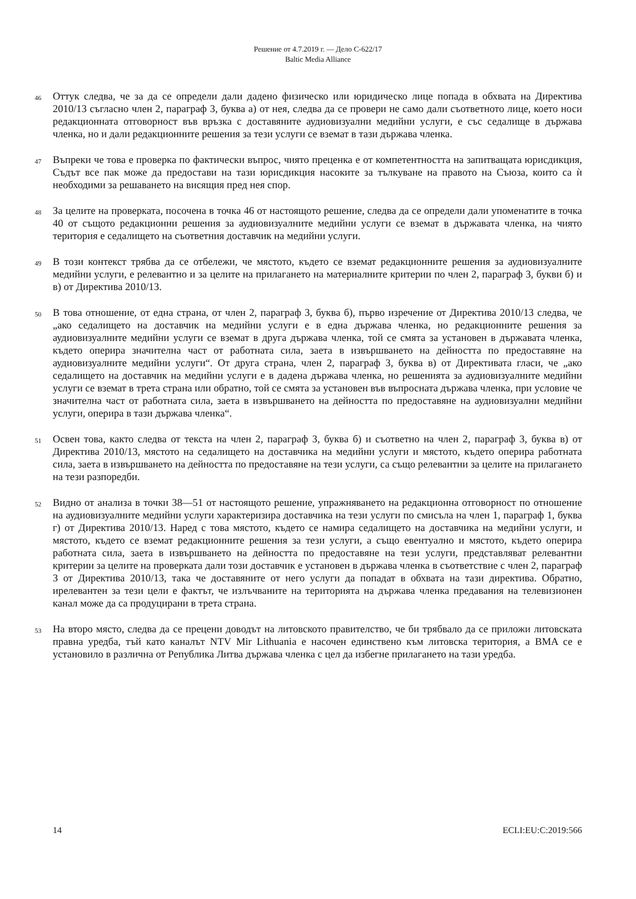Решение от 4.7.2019 г. — Дело C-622/17
Baltic Media Alliance
46
Оттук следва, че за да се определи дали дадено физическо или юридическо лице попада в обхвата на Директива 2010/13 съгласно член 2, параграф 3, буква а) от нея, следва да се провери не само дали съответното лице, което носи редакционната отговорност във връзка с доставяните аудиовизуални медийни услуги, е със седалище в държава членка, но и дали редакционните решения за тези услуги се вземат в тази държава членка.
47
Въпреки че това е проверка по фактически въпрос, чиято преценка е от компетентността на запитващата юрисдикция, Съдът все пак може да предостави на тази юрисдикция насоките за тълкуване на правото на Съюза, които са ѝ необходими за решаването на висящия пред нея спор.
48
За целите на проверката, посочена в точка 46 от настоящото решение, следва да се определи дали упоменатите в точка 40 от същото редакционни решения за аудиовизуалните медийни услуги се вземат в държавата членка, на чиято територия е седалището на съответния доставчик на медийни услуги.
49
В този контекст трябва да се отбележи, че мястото, където се вземат редакционните решения за аудиовизуалните медийни услуги, е релевантно и за целите на прилагането на материалните критерии по член 2, параграф 3, букви б) и в) от Директива 2010/13.
50
В това отношение, от една страна, от член 2, параграф 3, буква б), първо изречение от Директива 2010/13 следва, че „ако седалището на доставчик на медийни услуги е в една държава членка, но редакционните решения за аудиовизуалните медийни услуги се вземат в друга държава членка, той се смята за установен в държавата членка, където оперира значителна част от работната сила, заета в извършването на дейността по предоставяне на аудиовизуалните медийни услуги“. От друга страна, член 2, параграф 3, буква в) от Директивата гласи, че „ако седалището на доставчик на медийни услуги е в дадена държава членка, но решенията за аудиовизуалните медийни услуги се вземат в трета страна или обратно, той се смята за установен във въпросната държава членка, при условие че значителна част от работната сила, заета в извършването на дейността по предоставяне на аудиовизуални медийни услуги, оперира в тази държава членка“.
51
Освен това, както следва от текста на член 2, параграф 3, буква б) и съответно на член 2, параграф 3, буква в) от Директива 2010/13, мястото на седалището на доставчика на медийни услуги и мястото, където оперира работната сила, заета в извършването на дейността по предоставяне на тези услуги, са също релевантни за целите на прилагането на тези разпоредби.
52
Видно от анализа в точки 38—51 от настоящото решение, упражняването на редакционна отговорност по отношение на аудиовизуалните медийни услуги характеризира доставчика на тези услуги по смисъла на член 1, параграф 1, буква г) от Директива 2010/13. Наред с това мястото, където се намира седалището на доставчика на медийни услуги, и мястото, където се вземат редакционните решения за тези услуги, а също евентуално и мястото, където оперира работната сила, заета в извършването на дейността по предоставяне на тези услуги, представляват релевантни критерии за целите на проверката дали този доставчик е установен в държава членка в съответствие с член 2, параграф 3 от Директива 2010/13, така че доставяните от него услуги да попадат в обхвата на тази директива. Обратно, ирелевантен за тези цели е фактът, че излъчваните на територията на държава членка предавания на телевизионен канал може да са продуцирани в трета страна.
53
На второ място, следва да се прецени доводът на литовското правителство, че би трябвало да се приложи литовската правна уредба, тъй като каналът NTV Mir Lithuania е насочен единствено към литовска територия, а BMA се е установило в различна от Република Литва държава членка с цел да избегне прилагането на тази уредба.
14 ECLI:EU:C:2019:566